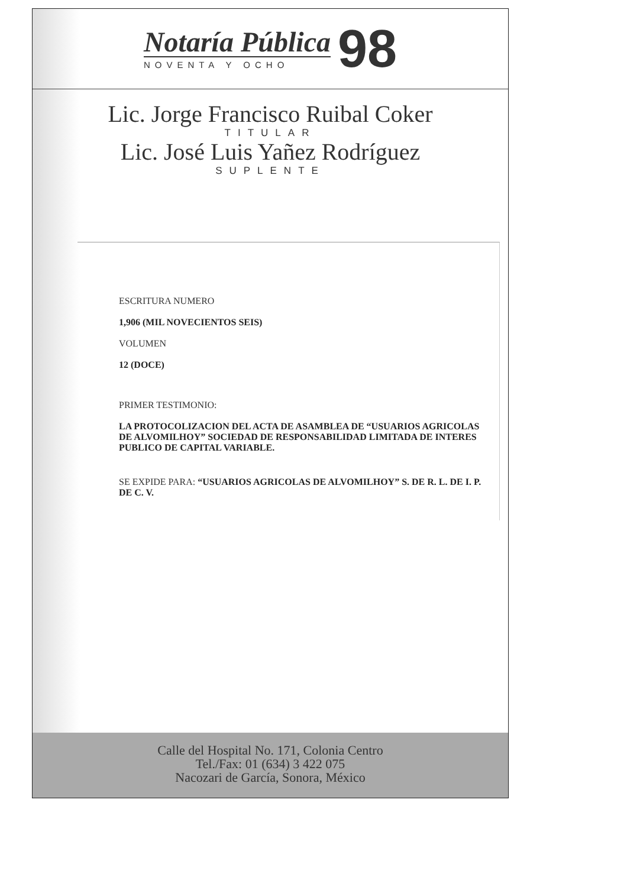Notaría Pública
NOVENTA Y OCHO
98
Lic. Jorge Francisco Ruibal Coker
TITULAR
Lic. José Luis Yañez Rodríguez
SUPLENTE
ESCRITURA NUMERO
1,906 (MIL NOVECIENTOS SEIS)
VOLUMEN
12 (DOCE)
PRIMER TESTIMONIO:
LA PROTOCOLIZACION DEL ACTA DE ASAMBLEA DE “USUARIOS AGRICOLAS DE ALVOMILHOY” SOCIEDAD DE RESPONSABILIDAD LIMITADA DE INTERES PUBLICO DE CAPITAL VARIABLE.
SE EXPIDE PARA: “USUARIOS AGRICOLAS DE ALVOMILHOY” S. DE R. L. DE I. P. DE C. V.
Calle del Hospital No. 171, Colonia Centro
Tel./Fax: 01 (634) 3 422 075
Nacozari de García, Sonora, México